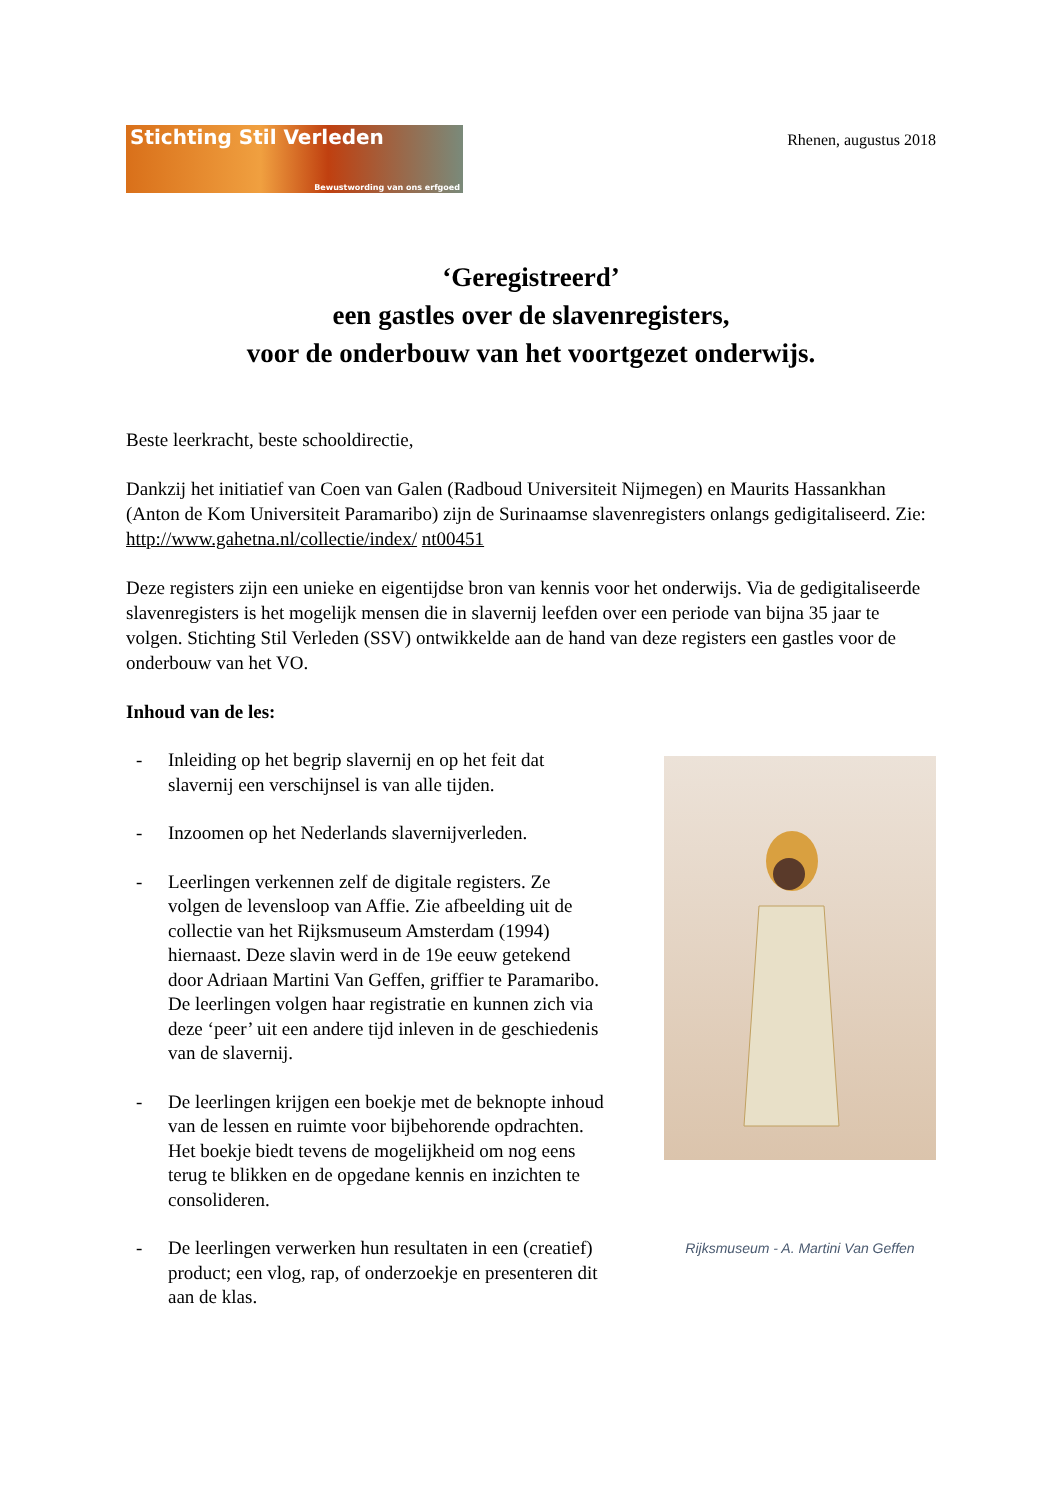Stichting Stil Verleden
Bewustwording van ons erfgoed
Rhenen, augustus 2018
‘Geregistreerd’
een gastles over de slavenregisters,
voor de onderbouw van het voortgezet onderwijs.
Beste leerkracht, beste schooldirectie,
Dankzij het initiatief van Coen van Galen (Radboud Universiteit Nijmegen) en Maurits Hassankhan (Anton de Kom Universiteit Paramaribo) zijn de Surinaamse slavenregisters onlangs gedigitaliseerd. Zie: http://www.gahetna.nl/collectie/index/ nt00451
Deze registers zijn een unieke en eigentijdse bron van kennis voor het onderwijs. Via de gedigitaliseerde slavenregisters is het mogelijk mensen die in slavernij leefden over een periode van bijna 35 jaar te volgen. Stichting Stil Verleden (SSV) ontwikkelde aan de hand van deze registers een gastles voor de onderbouw van het VO.
Inhoud van de les:
- Inleiding op het begrip slavernij en op het feit dat slavernij een verschijnsel is van alle tijden.
- Inzoomen op het Nederlands slavernijverleden.
- Leerlingen verkennen zelf de digitale registers. Ze volgen de levensloop van Affie. Zie afbeelding uit de collectie van het Rijksmuseum Amsterdam (1994) hiernaast. Deze slavin werd in de 19e eeuw getekend door Adriaan Martini Van Geffen, griffier te Paramaribo. De leerlingen volgen haar registratie en kunnen zich via deze ‘peer’ uit een andere tijd inleven in de geschiedenis van de slavernij.
- De leerlingen krijgen een boekje met de beknopte inhoud van de lessen en ruimte voor bijbehorende opdrachten. Het boekje biedt tevens de mogelijkheid om nog eens terug te blikken en de opgedane kennis en inzichten te consolideren.
- De leerlingen verwerken hun resultaten in een (creatief) product; een vlog, rap, of onderzoekje en presenteren dit aan de klas.
Rijksmuseum - A. Martini Van Geffen